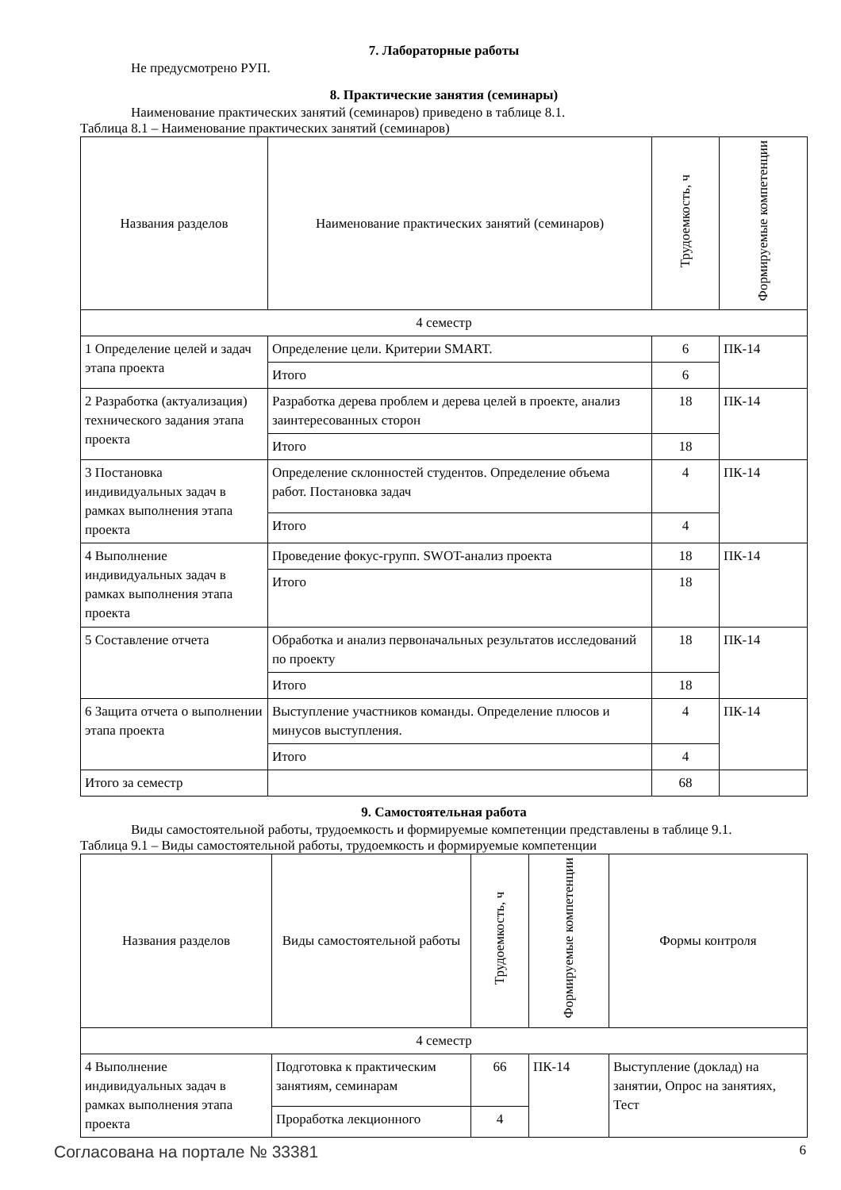7. Лабораторные работы
Не предусмотрено РУП.
8. Практические занятия (семинары)
Наименование практических занятий (семинаров) приведено в таблице 8.1.
Таблица 8.1 – Наименование практических занятий (семинаров)
| Названия разделов | Наименование практических занятий (семинаров) | Трудоемкость, ч | Формируемые компетенции |
| --- | --- | --- | --- |
| 4 семестр | | | |
| 1 Определение целей и задач этапа проекта | Определение цели. Критерии SMART. | 6 | ПК-14 |
| | Итого | 6 | |
| 2 Разработка (актуализация) технического задания этапа проекта | Разработка дерева проблем и дерева целей в проекте, анализ заинтересованных сторон | 18 | ПК-14 |
| | Итого | 18 | |
| 3 Постановка индивидуальных задач в рамках выполнения этапа проекта | Определение склонностей студентов. Определение объема работ. Постановка задач | 4 | ПК-14 |
| | Итого | 4 | |
| 4 Выполнение индивидуальных задач в рамках выполнения этапа проекта | Проведение фокус-групп. SWOT-анализ проекта | 18 | ПК-14 |
| | Итого | 18 | |
| 5 Составление отчета | Обработка и анализ первоначальных результатов исследований по проекту | 18 | ПК-14 |
| | Итого | 18 | |
| 6 Защита отчета о выполнении этапа проекта | Выступление участников команды. Определение плюсов и минусов выступления. | 4 | ПК-14 |
| | Итого | 4 | |
| Итого за семестр | | 68 | |
9. Самостоятельная работа
Виды самостоятельной работы, трудоемкость и формируемые компетенции представлены в таблице 9.1.
Таблица 9.1 – Виды самостоятельной работы, трудоемкость и формируемые компетенции
| Названия разделов | Виды самостоятельной работы | Трудоемкость, ч | Формируемые компетенции | Формы контроля |
| --- | --- | --- | --- | --- |
| 4 семестр | | | | |
| 4 Выполнение индивидуальных задач в рамках выполнения этапа проекта | Подготовка к практическим занятиям, семинарам | 66 | ПК-14 | Выступление (доклад) на занятии, Опрос на занятиях, Тест |
| | Проработка лекционного | 4 | | |
Согласована на портале № 33381 6